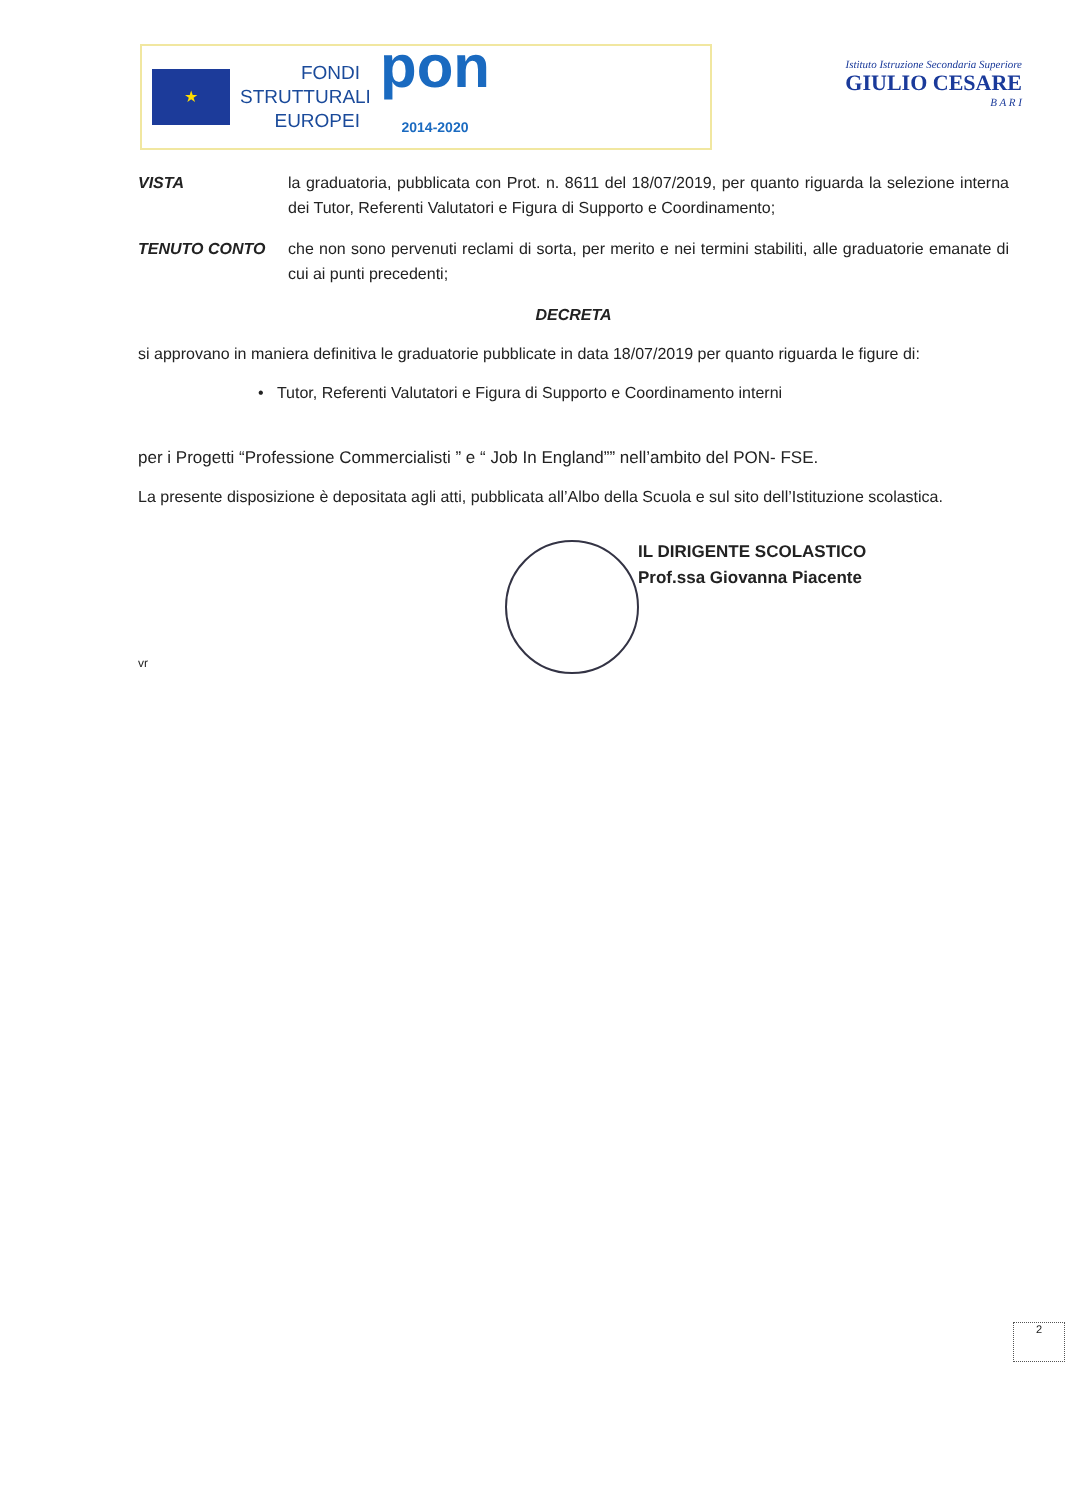★
FONDI
STRUTTURALI
EUROPEI
pon
2014-2020
Istituto Istruzione Secondaria Superiore
GIULIO CESARE
B A R I
VISTA la graduatoria, pubblicata con Prot. n. 8611 del 18/07/2019, per quanto riguarda la selezione interna dei Tutor, Referenti Valutatori e Figura di Supporto e Coordinamento;
TENUTO CONTO che non sono pervenuti reclami di sorta, per merito e nei termini stabiliti, alle graduatorie emanate di cui ai punti precedenti;
DECRETA
si approvano in maniera definitiva le graduatorie pubblicate in data 18/07/2019 per quanto riguarda le figure di:
• Tutor, Referenti Valutatori e Figura di Supporto e Coordinamento interni
per i Progetti “Professione Commercialisti ” e “ Job In England”” nell’ambito del PON- FSE.
La presente disposizione è depositata agli atti, pubblicata all’Albo della Scuola e sul sito dell’Istituzione scolastica.
IL DIRIGENTE SCOLASTICO
Prof.ssa Giovanna Piacente
vr
2